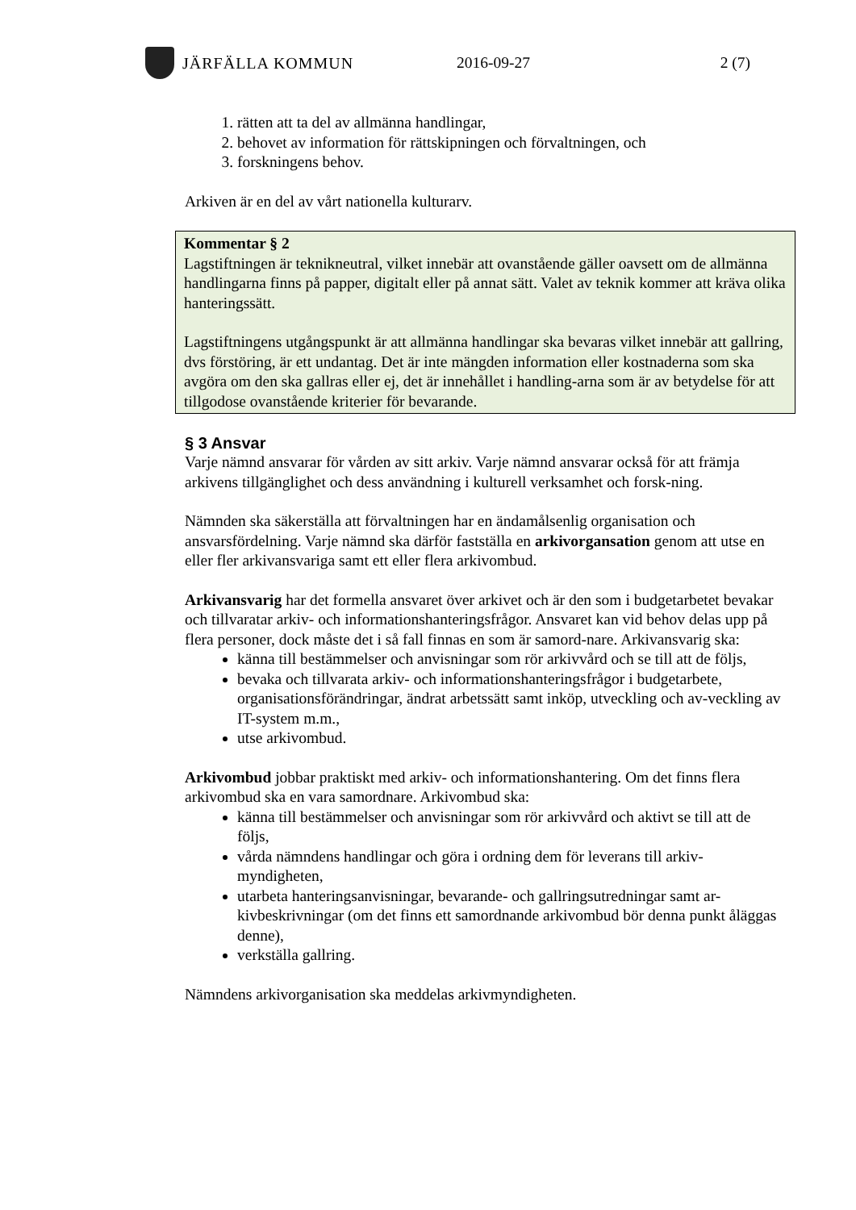JÄRFÄLLA KOMMUN 2016-09-27 2 (7)
1. rätten att ta del av allmänna handlingar,
2. behovet av information för rättskipningen och förvaltningen, och
3. forskningens behov.
Arkiven är en del av vårt nationella kulturarv.
Kommentar § 2
Lagstiftningen är teknikneutral, vilket innebär att ovanstående gäller oavsett om de allmänna handlingarna finns på papper, digitalt eller på annat sätt. Valet av teknik kommer att kräva olika hanteringssätt.
Lagstiftningens utgångspunkt är att allmänna handlingar ska bevaras vilket innebär att gallring, dvs förstöring, är ett undantag. Det är inte mängden information eller kostnaderna som ska avgöra om den ska gallras eller ej, det är innehållet i handling-arna som är av betydelse för att tillgodose ovanstående kriterier för bevarande.
§ 3 Ansvar
Varje nämnd ansvarar för vården av sitt arkiv. Varje nämnd ansvarar också för att främja arkivens tillgänglighet och dess användning i kulturell verksamhet och forsk-ning.
Nämnden ska säkerställa att förvaltningen har en ändamålsenlig organisation och ansvarsfördelning. Varje nämnd ska därför fastställa en arkivorgansation genom att utse en eller fler arkivansvariga samt ett eller flera arkivombud.
Arkivansvarig har det formella ansvaret över arkivet och är den som i budgetarbetet bevakar och tillvaratar arkiv- och informationshanteringsfrågor. Ansvaret kan vid behov delas upp på flera personer, dock måste det i så fall finnas en som är samord-nare. Arkivansvarig ska:
känna till bestämmelser och anvisningar som rör arkivvård och se till att de följs,
bevaka och tillvarata arkiv- och informationshanteringsfrågor i budgetarbete, organisationsförändringar, ändrat arbetssätt samt inköp, utveckling och av-veckling av IT-system m.m.,
utse arkivombud.
Arkivombud jobbar praktiskt med arkiv- och informationshantering. Om det finns flera arkivombud ska en vara samordnare. Arkivombud ska:
känna till bestämmelser och anvisningar som rör arkivvård och aktivt se till att de följs,
vårda nämndens handlingar och göra i ordning dem för leverans till arkiv-myndigheten,
utarbeta hanteringsanvisningar, bevarande- och gallringsutredningar samt ar-kivbeskrivningar (om det finns ett samordnande arkivombud bör denna punkt åläggas denne),
verkställa gallring.
Nämndens arkivorganisation ska meddelas arkivmyndigheten.